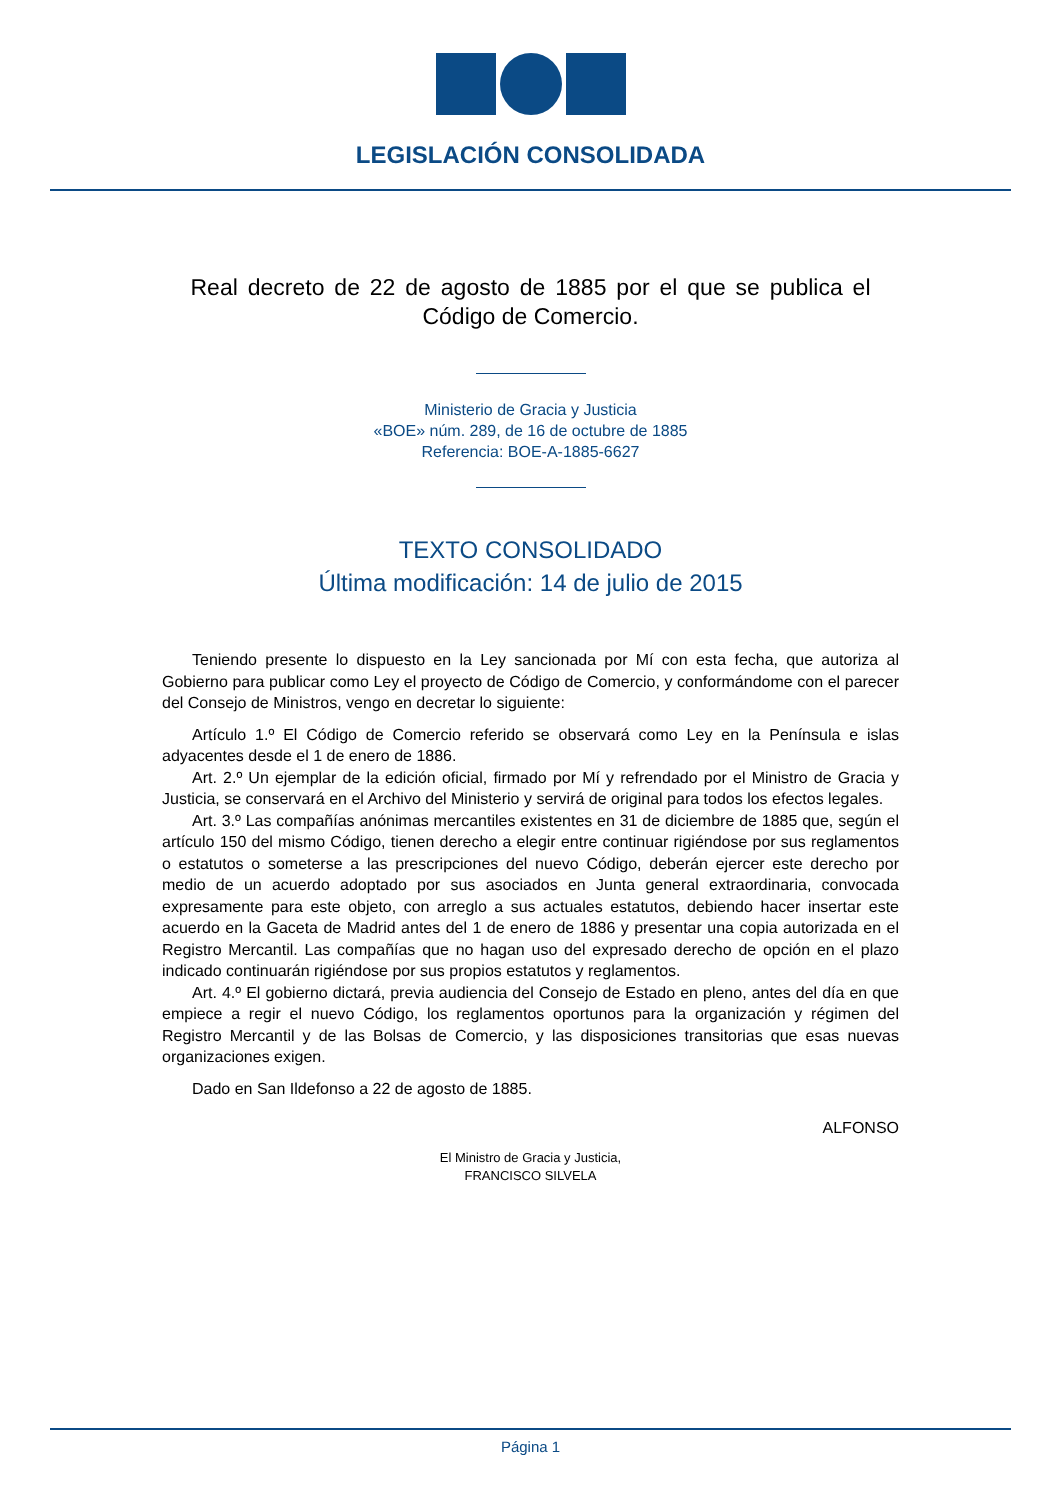LEGISLACIÓN CONSOLIDADA
Real decreto de 22 de agosto de 1885 por el que se publica el Código de Comercio.
Ministerio de Gracia y Justicia
«BOE» núm. 289, de 16 de octubre de 1885
Referencia: BOE-A-1885-6627
TEXTO CONSOLIDADO
Última modificación: 14 de julio de 2015
Teniendo presente lo dispuesto en la Ley sancionada por Mí con esta fecha, que autoriza al Gobierno para publicar como Ley el proyecto de Código de Comercio, y conformándome con el parecer del Consejo de Ministros, vengo en decretar lo siguiente:
Artículo 1.º El Código de Comercio referido se observará como Ley en la Península e islas adyacentes desde el 1 de enero de 1886.
Art. 2.º Un ejemplar de la edición oficial, firmado por Mí y refrendado por el Ministro de Gracia y Justicia, se conservará en el Archivo del Ministerio y servirá de original para todos los efectos legales.
Art. 3.º Las compañías anónimas mercantiles existentes en 31 de diciembre de 1885 que, según el artículo 150 del mismo Código, tienen derecho a elegir entre continuar rigiéndose por sus reglamentos o estatutos o someterse a las prescripciones del nuevo Código, deberán ejercer este derecho por medio de un acuerdo adoptado por sus asociados en Junta general extraordinaria, convocada expresamente para este objeto, con arreglo a sus actuales estatutos, debiendo hacer insertar este acuerdo en la Gaceta de Madrid antes del 1 de enero de 1886 y presentar una copia autorizada en el Registro Mercantil. Las compañías que no hagan uso del expresado derecho de opción en el plazo indicado continuarán rigiéndose por sus propios estatutos y reglamentos.
Art. 4.º El gobierno dictará, previa audiencia del Consejo de Estado en pleno, antes del día en que empiece a regir el nuevo Código, los reglamentos oportunos para la organización y régimen del Registro Mercantil y de las Bolsas de Comercio, y las disposiciones transitorias que esas nuevas organizaciones exigen.
Dado en San Ildefonso a 22 de agosto de 1885.
ALFONSO
El Ministro de Gracia y Justicia,
FRANCISCO SILVELA
Página 1